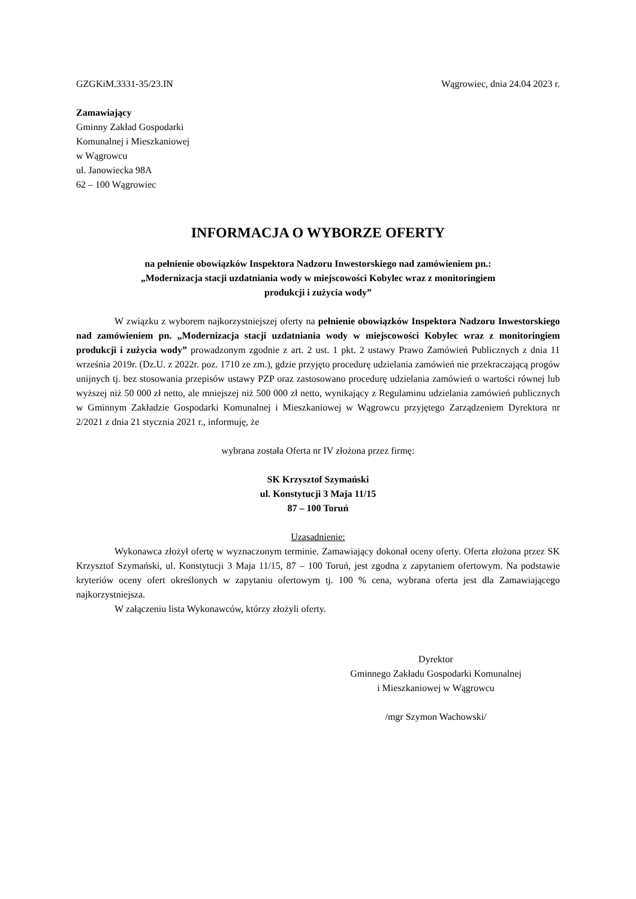GZGKiM.3331-35/23.IN Wągrowiec, dnia 24.04 2023 r.
Zamawiający
Gminny Zakład Gospodarki
Komunalnej i Mieszkaniowej
w Wągrowcu
ul. Janowiecka 98A
62 – 100 Wągrowiec
INFORMACJA O WYBORZE OFERTY
na pełnienie obowiązków Inspektora Nadzoru Inwestorskiego nad zamówieniem pn.:
„Modernizacja stacji uzdatniania wody w miejscowości Kobylec wraz z monitoringiem
produkcji i zużycia wody”
W związku z wyborem najkorzystniejszej oferty na pełnienie obowiązków Inspektora Nadzoru Inwestorskiego nad zamówieniem pn. „Modernizacja stacji uzdatniania wody w miejscowości Kobylec wraz z monitoringiem produkcji i zużycia wody” prowadzonym zgodnie z art. 2 ust. 1 pkt. 2 ustawy Prawo Zamówień Publicznych z dnia 11 września 2019r. (Dz.U. z 2022r. poz. 1710 ze zm.), gdzie przyjęto procedurę udzielania zamówień nie przekraczającą progów unijnych tj. bez stosowania przepisów ustawy PZP oraz zastosowano procedurę udzielania zamówień o wartości równej lub wyższej niż 50 000 zł netto, ale mniejszej niż 500 000 zł netto, wynikający z Regulaminu udzielania zamówień publicznych w Gminnym Zakładzie Gospodarki Komunalnej i Mieszkaniowej w Wągrowcu przyjętego Zarządzeniem Dyrektora nr 2/2021 z dnia 21 stycznia 2021 r., informuję, że
wybrana została Oferta nr IV złożona przez firmę:
SK Krzysztof Szymański
ul. Konstytucji 3 Maja 11/15
87 – 100 Toruń
Uzasadnienie:
Wykonawca złożył ofertę w wyznaczonym terminie. Zamawiający dokonał oceny oferty. Oferta złożona przez SK Krzysztof Szymański, ul. Konstytucji 3 Maja 11/15, 87 – 100 Toruń, jest zgodna z zapytaniem ofertowym. Na podstawie kryteriów oceny ofert określonych w zapytaniu ofertowym tj. 100 % cena, wybrana oferta jest dla Zamawiającego najkorzystniejsza.
W załączeniu lista Wykonawców, którzy złożyli oferty.
Dyrektor
Gminnego Zakładu Gospodarki Komunalnej
i Mieszkaniowej w Wągrowcu
/mgr Szymon Wachowski/